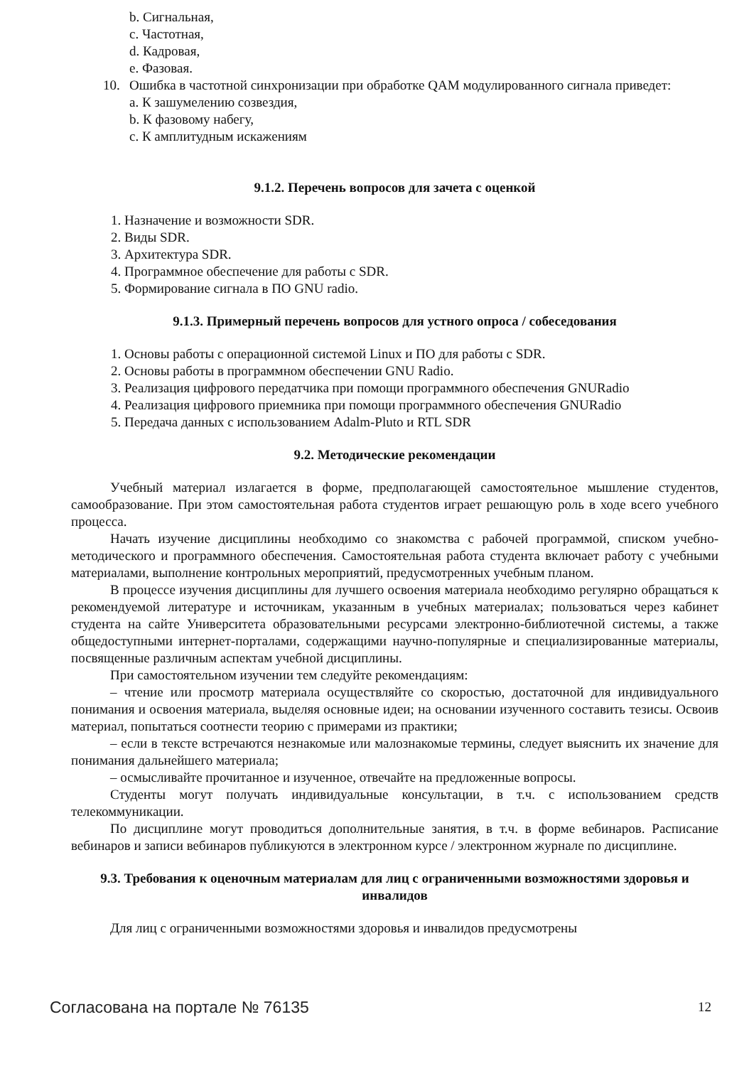b. Сигнальная,
c. Частотная,
d. Кадровая,
e. Фазовая.
10. Ошибка в частотной синхронизации при обработке QAM модулированного сигнала приведет:
a. К зашумелению созвездия,
b. К фазовому набегу,
c. К амплитудным искажениям
9.1.2. Перечень вопросов для зачета с оценкой
1. Назначение и возможности SDR.
2. Виды SDR.
3. Архитектура SDR.
4. Программное обеспечение для работы с SDR.
5. Формирование сигнала в ПО GNU radio.
9.1.3. Примерный перечень вопросов для устного опроса / собеседования
1. Основы работы с операционной системой Linux и ПО для работы с SDR.
2. Основы работы в программном обеспечении GNU Radio.
3. Реализация цифрового передатчика при помощи программного обеспечения GNURadio
4. Реализация цифрового приемника при помощи программного обеспечения GNURadio
5. Передача данных с использованием Adalm-Pluto и RTL SDR
9.2. Методические рекомендации
Учебный материал излагается в форме, предполагающей самостоятельное мышление студентов, самообразование. При этом самостоятельная работа студентов играет решающую роль в ходе всего учебного процесса.
Начать изучение дисциплины необходимо со знакомства с рабочей программой, списком учебно-методического и программного обеспечения. Самостоятельная работа студента включает работу с учебными материалами, выполнение контрольных мероприятий, предусмотренных учебным планом.
В процессе изучения дисциплины для лучшего освоения материала необходимо регулярно обращаться к рекомендуемой литературе и источникам, указанным в учебных материалах; пользоваться через кабинет студента на сайте Университета образовательными ресурсами электронно-библиотечной системы, а также общедоступными интернет-порталами, содержащими научно-популярные и специализированные материалы, посвященные различным аспектам учебной дисциплины.
При самостоятельном изучении тем следуйте рекомендациям:
– чтение или просмотр материала осуществляйте со скоростью, достаточной для индивидуального понимания и освоения материала, выделяя основные идеи; на основании изученного составить тезисы. Освоив материал, попытаться соотнести теорию с примерами из практики;
– если в тексте встречаются незнакомые или малознакомые термины, следует выяснить их значение для понимания дальнейшего материала;
– осмысливайте прочитанное и изученное, отвечайте на предложенные вопросы.
Студенты могут получать индивидуальные консультации, в т.ч. с использованием средств телекоммуникации.
По дисциплине могут проводиться дополнительные занятия, в т.ч. в форме вебинаров. Расписание вебинаров и записи вебинаров публикуются в электронном курсе / электронном журнале по дисциплине.
9.3. Требования к оценочным материалам для лиц с ограниченными возможностями здоровья и инвалидов
Для лиц с ограниченными возможностями здоровья и инвалидов предусмотрены
Согласована на портале № 76135 12